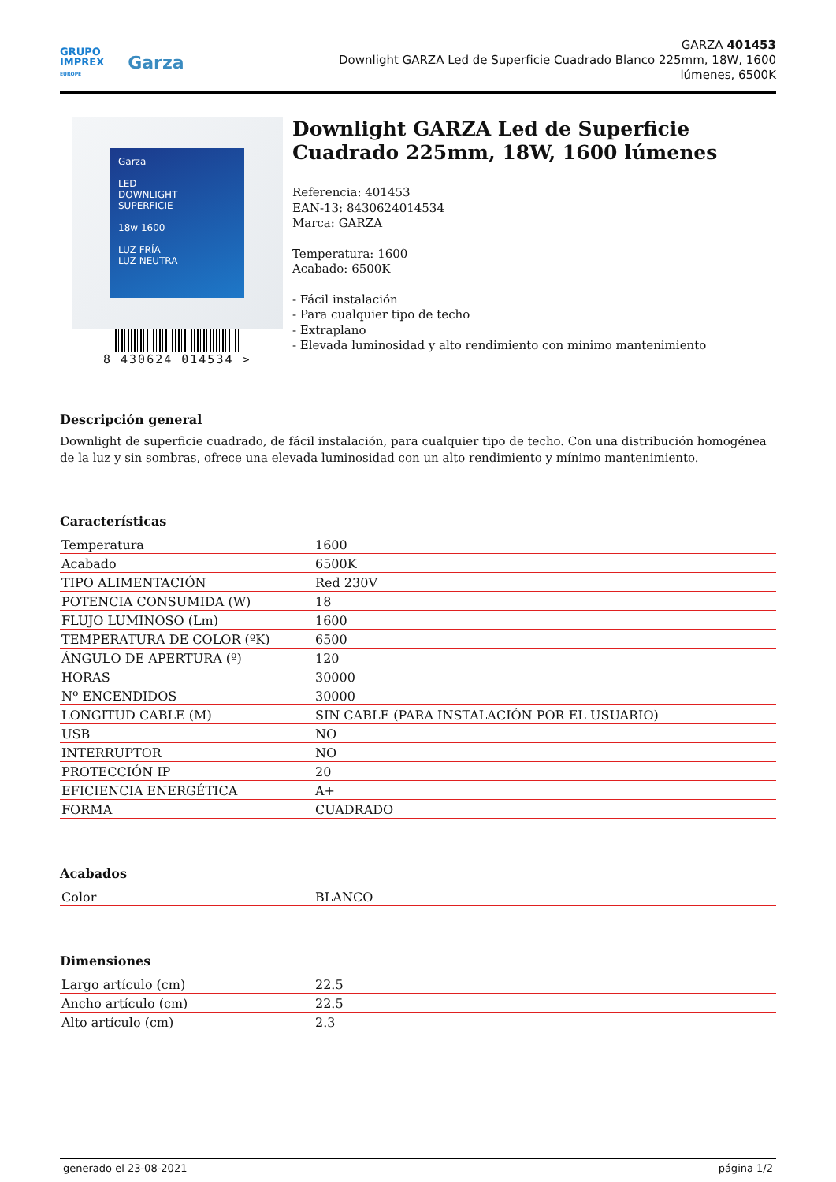GRUPO
IMPREX
EUROPE
Garza
GARZA 401453
Downlight GARZA Led de Superficie Cuadrado Blanco 225mm, 18W, 1600 lúmenes, 6500K
Garza
LED
DOWNLIGHT
SUPERFICIE
18w 1600
LUZ FRÍA
LUZ NEUTRA
8 430624 014534 >
Downlight GARZA Led de Superficie Cuadrado 225mm, 18W, 1600 lúmenes
Referencia: 401453
EAN-13: 8430624014534
Marca: GARZA
Temperatura: 1600
Acabado: 6500K
- Fácil instalación
- Para cualquier tipo de techo
- Extraplano
- Elevada luminosidad y alto rendimiento con mínimo mantenimiento
Descripción general
Downlight de superficie cuadrado, de fácil instalación, para cualquier tipo de techo. Con una distribución homogénea de la luz y sin sombras, ofrece una elevada luminosidad con un alto rendimiento y mínimo mantenimiento.
Características
| Temperatura | 1600 |
| Acabado | 6500K |
| TIPO ALIMENTACIÓN | Red 230V |
| POTENCIA CONSUMIDA (W) | 18 |
| FLUJO LUMINOSO (Lm) | 1600 |
| TEMPERATURA DE COLOR (ºK) | 6500 |
| ÁNGULO DE APERTURA (º) | 120 |
| HORAS | 30000 |
| Nº ENCENDIDOS | 30000 |
| LONGITUD CABLE (M) | SIN CABLE (PARA INSTALACIÓN POR EL USUARIO) |
| USB | NO |
| INTERRUPTOR | NO |
| PROTECCIÓN IP | 20 |
| EFICIENCIA ENERGÉTICA | A+ |
| FORMA | CUADRADO |
Acabados
| Color | BLANCO |
Dimensiones
| Largo artículo (cm) | 22.5 |
| Ancho artículo (cm) | 22.5 |
| Alto artículo (cm) | 2.3 |
generado el 23-08-2021 página 1/2